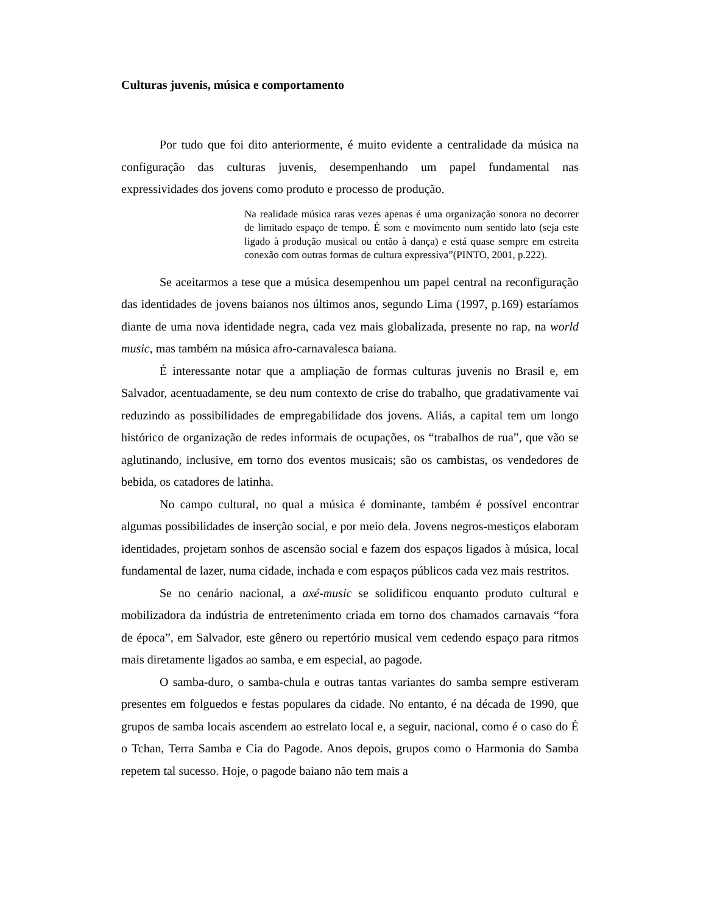Culturas juvenis, música e comportamento
Por tudo que foi dito anteriormente, é muito evidente a centralidade da música na configuração das culturas juvenis, desempenhando um papel fundamental nas expressividades dos jovens como produto e processo de produção.
Na realidade música raras vezes apenas é uma organização sonora no decorrer de limitado espaço de tempo. É som e movimento num sentido lato (seja este ligado à produção musical ou então à dança) e está quase sempre em estreita conexão com outras formas de cultura expressiva”(PINTO, 2001, p.222).
Se aceitarmos a tese que a música desempenhou um papel central na reconfiguração das identidades de jovens baianos nos últimos anos, segundo Lima (1997, p.169) estaríamos diante de uma nova identidade negra, cada vez mais globalizada, presente no rap, na world music, mas também na música afro-carnavalesca baiana.
É interessante notar que a ampliação de formas culturas juvenis no Brasil e, em Salvador, acentuadamente, se deu num contexto de crise do trabalho, que gradativamente vai reduzindo as possibilidades de empregabilidade dos jovens. Aliás, a capital tem um longo histórico de organização de redes informais de ocupações, os “trabalhos de rua”, que vão se aglutinando, inclusive, em torno dos eventos musicais; são os cambistas, os vendedores de bebida, os catadores de latinha.
No campo cultural, no qual a música é dominante, também é possível encontrar algumas possibilidades de inserção social, e por meio dela. Jovens negros-mestiços elaboram identidades, projetam sonhos de ascensão social e fazem dos espaços ligados à música, local fundamental de lazer, numa cidade, inchada e com espaços públicos cada vez mais restritos.
Se no cenário nacional, a axé-music se solidificou enquanto produto cultural e mobilizadora da indústria de entretenimento criada em torno dos chamados carnavais “fora de época”, em Salvador, este gênero ou repertório musical vem cedendo espaço para ritmos mais diretamente ligados ao samba, e em especial, ao pagode.
O samba-duro, o samba-chula e outras tantas variantes do samba sempre estiveram presentes em folguedos e festas populares da cidade. No entanto, é na década de 1990, que grupos de samba locais ascendem ao estrelato local e, a seguir, nacional, como é o caso do É o Tchan, Terra Samba e Cia do Pagode. Anos depois, grupos como o Harmonia do Samba repetem tal sucesso. Hoje, o pagode baiano não tem mais a